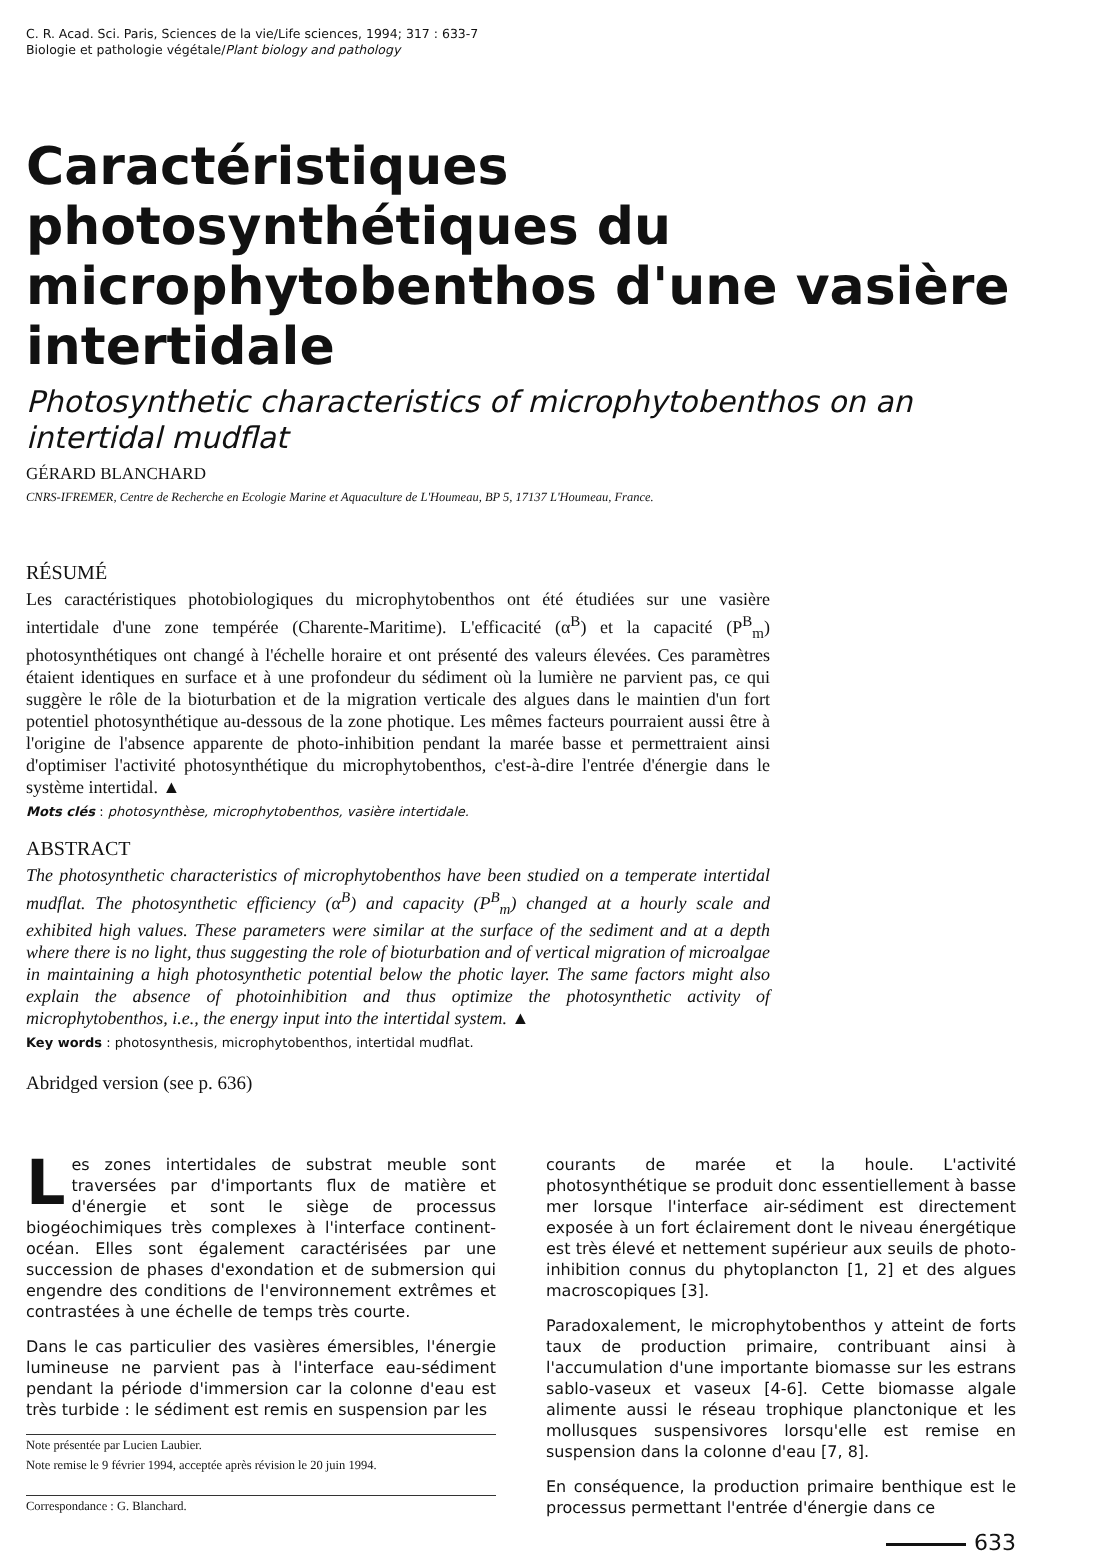C. R. Acad. Sci. Paris, Sciences de la vie/Life sciences, 1994; 317 : 633-7
Biologie et pathologie végétale/Plant biology and pathology
Caractéristiques photosynthétiques du microphytobenthos d'une vasière intertidale
Photosynthetic characteristics of microphytobenthos on an intertidal mudflat
GÉRARD BLANCHARD
CNRS-IFREMER, Centre de Recherche en Ecologie Marine et Aquaculture de L'Houmeau, BP 5, 17137 L'Houmeau, France.
RÉSUMÉ
Les caractéristiques photobiologiques du microphytobenthos ont été étudiées sur une vasière intertidale d'une zone tempérée (Charente-Maritime). L'efficacité (α<sup>B</sup>) et la capacité (P<sup>B</sup><sub>m</sub>) photosynthétiques ont changé à l'échelle horaire et ont présenté des valeurs élevées. Ces paramètres étaient identiques en surface et à une profondeur du sédiment où la lumière ne parvient pas, ce qui suggère le rôle de la bioturbation et de la migration verticale des algues dans le maintien d'un fort potentiel photosynthétique au-dessous de la zone photique. Les mêmes facteurs pourraient aussi être à l'origine de l'absence apparente de photo-inhibition pendant la marée basse et permettraient ainsi d'optimiser l'activité photosynthétique du microphytobenthos, c'est-à-dire l'entrée d'énergie dans le système intertidal. ▲
Mots clés : photosynthèse, microphytobenthos, vasière intertidale.
ABSTRACT
The photosynthetic characteristics of microphytobenthos have been studied on a temperate intertidal mudflat. The photosynthetic efficiency (α<sup>B</sup>) and capacity (P<sup>B</sup><sub>m</sub>) changed at a hourly scale and exhibited high values. These parameters were similar at the surface of the sediment and at a depth where there is no light, thus suggesting the role of bioturbation and of vertical migration of microalgae in maintaining a high photosynthetic potential below the photic layer. The same factors might also explain the absence of photoinhibition and thus optimize the photosynthetic activity of microphytobenthos, i.e., the energy input into the intertidal system. ▲
Key words : photosynthesis, microphytobenthos, intertidal mudflat.
Abridged version (see p. 636)
Les zones intertidales de substrat meuble sont traversées par d'importants flux de matière et d'énergie et sont le siège de processus biogéochimiques très complexes à l'interface continent-océan. Elles sont également caractérisées par une succession de phases d'exondation et de submersion qui engendre des conditions de l'environnement extrêmes et contrastées à une échelle de temps très courte.
Dans le cas particulier des vasières émersibles, l'énergie lumineuse ne parvient pas à l'interface eau-sédiment pendant la période d'immersion car la colonne d'eau est très turbide : le sédiment est remis en suspension par les
Note présentée par Lucien Laubier.
Note remise le 9 février 1994, acceptée après révision le 20 juin 1994.
Correspondance : G. Blanchard.
courants de marée et la houle. L'activité photosynthétique se produit donc essentiellement à basse mer lorsque l'interface air-sédiment est directement exposée à un fort éclairement dont le niveau énergétique est très élevé et nettement supérieur aux seuils de photo-inhibition connus du phytoplancton [1, 2] et des algues macroscopiques [3].
Paradoxalement, le microphytobenthos y atteint de forts taux de production primaire, contribuant ainsi à l'accumulation d'une importante biomasse sur les estrans sablo-vaseux et vaseux [4-6]. Cette biomasse algale alimente aussi le réseau trophique planctonique et les mollusques suspensivores lorsqu'elle est remise en suspension dans la colonne d'eau [7, 8].
En conséquence, la production primaire benthique est le processus permettant l'entrée d'énergie dans ce
633